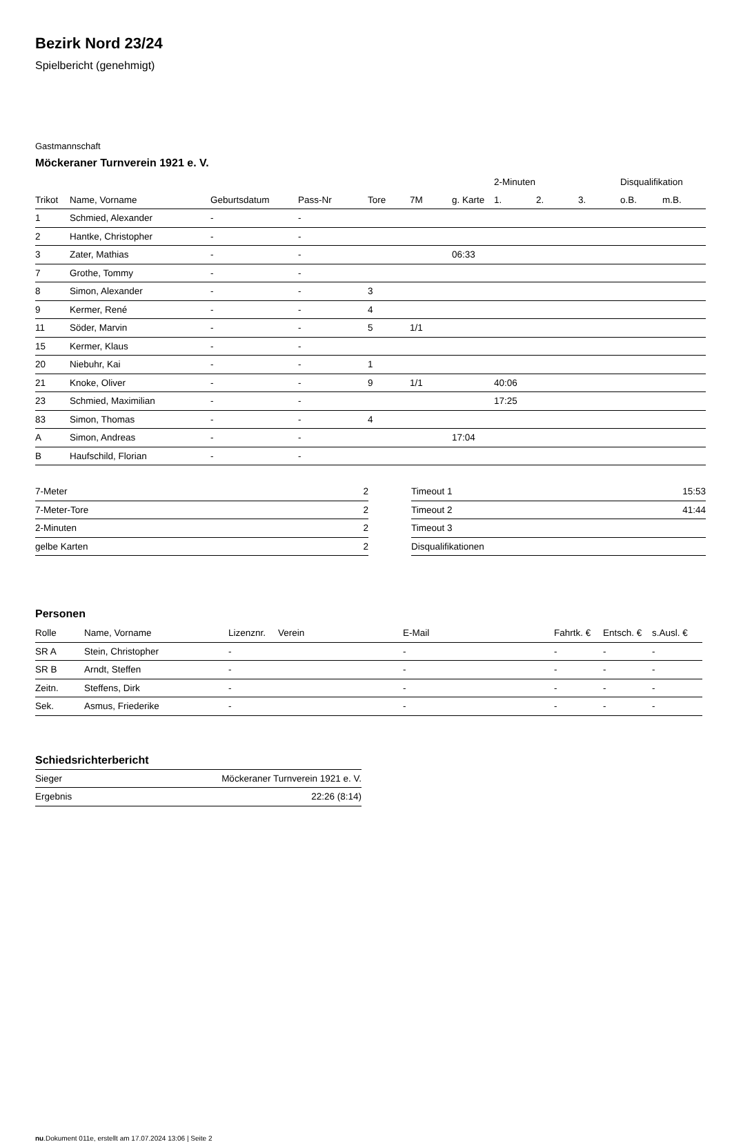Bezirk Nord 23/24
Spielbericht (genehmigt)
Gastmannschaft
Möckeraner Turnverein 1921 e. V.
| | | | | | | | 2-Minuten | | | Disqualifikation | |
| --- | --- | --- | --- | --- | --- | --- | --- | --- | --- | --- | --- |
| Trikot | Name, Vorname | Geburtsdatum | Pass-Nr | Tore | 7M | g. Karte | 1. | 2. | 3. | o.B. | m.B. |
| 1 | Schmied, Alexander | - | - | | | | | | | | |
| 2 | Hantke, Christopher | - | - | | | | | | | | |
| 3 | Zater, Mathias | - | - | | | 06:33 | | | | | |
| 7 | Grothe, Tommy | - | - | | | | | | | | |
| 8 | Simon, Alexander | - | - | 3 | | | | | | | |
| 9 | Kermer, René | - | - | 4 | | | | | | | |
| 11 | Söder, Marvin | - | - | 5 | 1/1 | | | | | | |
| 15 | Kermer, Klaus | - | - | | | | | | | | |
| 20 | Niebuhr, Kai | - | - | 1 | | | | | | | |
| 21 | Knoke, Oliver | - | - | 9 | 1/1 | | 40:06 | | | | |
| 23 | Schmied, Maximilian | - | - | | | | 17:25 | | | | |
| 83 | Simon, Thomas | - | - | 4 | | | | | | | |
| A | Simon, Andreas | - | - | | | 17:04 | | | | | |
| B | Haufschild, Florian | - | - | | | | | | | | |
| 7-Meter | 2 |
| 7-Meter-Tore | 2 |
| 2-Minuten | 2 |
| gelbe Karten | 2 |
| Timeout 1 | 15:53 |
| Timeout 2 | 41:44 |
| Timeout 3 | |
| Disqualifikationen | |
Personen
| Rolle | Name, Vorname | Lizenznr. | Verein | E-Mail | Fahrtk. € | Entsch. € | s.Ausl. € |
| --- | --- | --- | --- | --- | --- | --- | --- |
| SR A | Stein, Christopher | - | | - | - | - | - |
| SR B | Arndt, Steffen | - | | - | - | - | - |
| Zeitn. | Steffens, Dirk | - | | - | - | - | - |
| Sek. | Asmus, Friederike | - | | - | - | - | - |
Schiedsrichterbericht
| Sieger | Möckeraner Turnverein 1921 e. V. |
| Ergebnis | 22:26 (8:14) |
nu.Dokument 011e, erstellt am 17.07.2024 13:06 | Seite 2